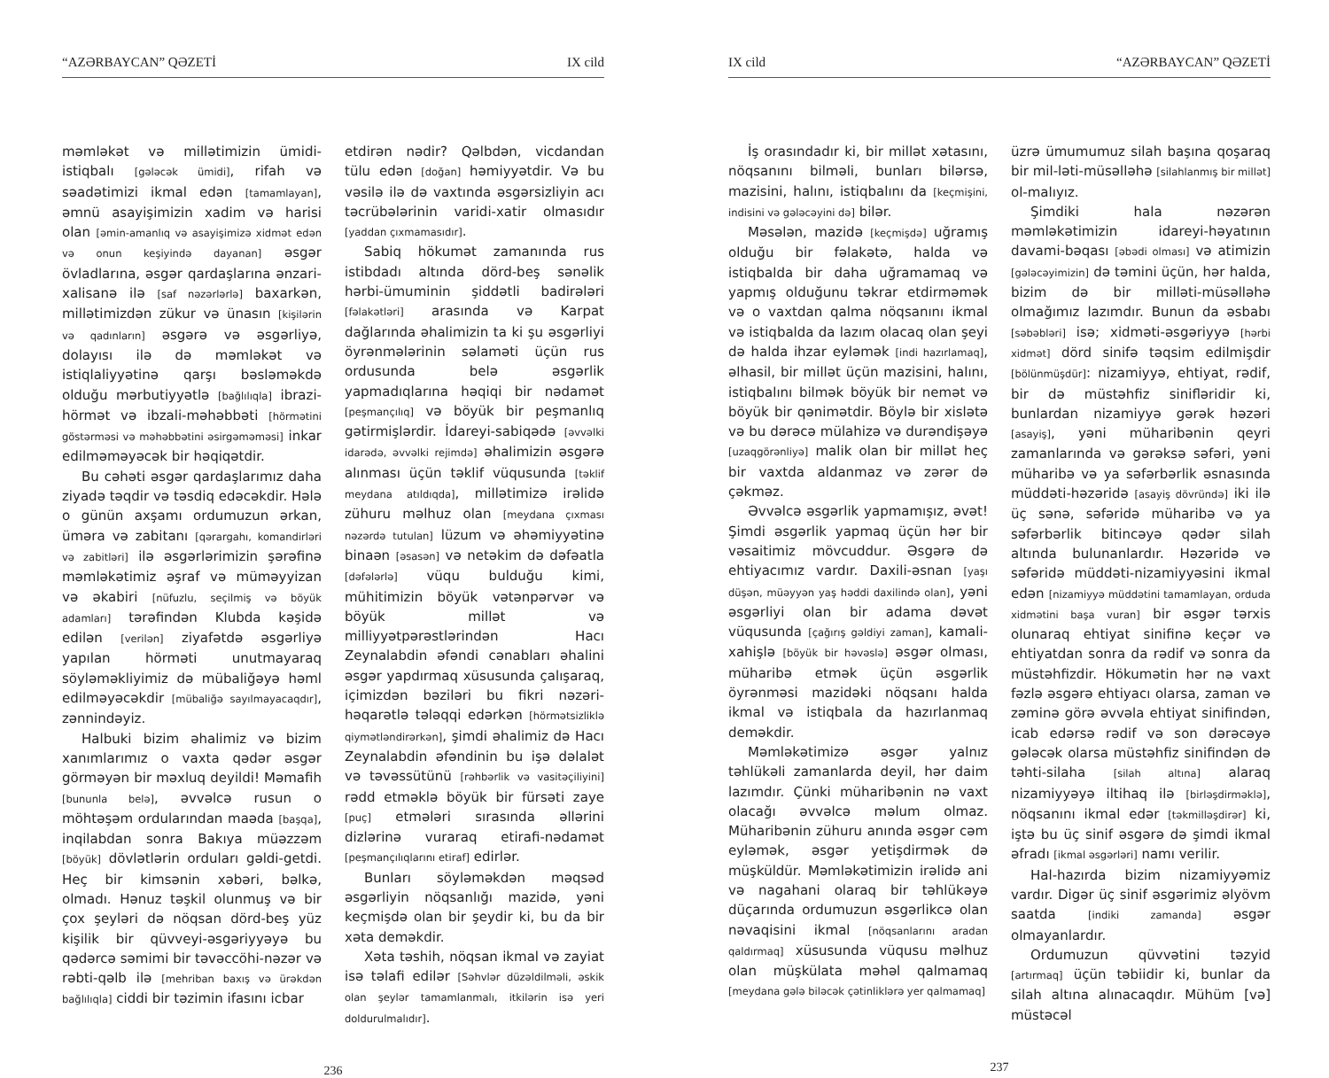“AZƏRBAYCAN” QƏZETİ IX cild
məmləkət və millətimizin ümidi-istiqbalı [gələcək ümidi], rifah və səadətimizi ikmal edən [tamamlayan], əmnü asayişimizin xadim və harisi olan [əmin-amanlıq və asayişimizə xidmət edən və onun keşiyində dayanan] əsgər övladlarına, əsgər qardaşlarına ənzari-xalisanə ilə [saf nəzərlərlə] baxarkən, millətimizdən zükur və ünasın [kişilərin və qadınların] əsgərə və əsgərliyə, dolayısı ilə də məmləkət və istiqlaliyyətinə qarşı bəsləməkdə olduğu mərbutiyyətlə [bağlılıqla] ibrazi-hörmət və ibzali-məhəbbəti [hörmətini göstərməsi və məhəbbətini əsirgəməməsi] inkar edilməməyəcək bir həqiqətdir.
Bu cəhəti əsgər qardaşlarımız daha ziyadə təqdir və təsdiq edəcəkdir. Hələ o günün axşamı ordumuzun ərkan, üməra və zabitanı [qərargahı, komandirləri və zabitləri] ilə əsgərlərimizin şərəfinə məmləkətimiz əşraf və müməyyizan və əkabiri [nüfuzlu, seçilmiş və böyük adamları] tərəfindən Klubda kəşidə edilən [verilən] ziyafətdə əsgərliyə yapılan hörməti unutmayaraq söyləməkliyimiz də mübaliğəyə həml edilməyəcəkdir [mübaliğə sayılmayacaqdır], zənnindəyiz.
Halbuki bizim əhalimiz və bizim xanımlarımız o vaxta qədər əsgər görməyən bir məxluq deyildi! Məmafih [bununla belə], əvvəlcə rusun o möhtəşəm ordularından maəda [başqa], inqilabdan sonra Bakıya müəzzəm [böyük] dövlətlərin orduları gəldi-getdi. Heç bir kimsənin xəbəri, bəlkə, olmadı. Hənuz təşkil olunmuş və bir çox şeyləri də nöqsan dörd-beş yüz kişilik bir qüvveyi-əsgəriyyəyə bu qədərcə səmimi bir təvəccöhi-nəzər və rəbti-qəlb ilə [mehriban baxış və ürəkdən bağlılıqla] ciddi bir təzimin ifasını icbar
etdirən nədir? Qəlbdən, vicdandan tülu edən [doğan] həmiyyətdir. Və bu vəsilə ilə də vaxtında əsgərsizliyin acı təcrübələrinin varidi-xatir olmasıdır [yaddan çıxmamasıdır].
Sabiq hökumət zamanında rus istibdadı altında dörd-beş sənəlik hərbi-ümuminin şiddətli badirələri [fəlakətləri] arasında və Karpat dağlarında əhalimizin ta ki şu əsgərliyi öyrənmələrinin səlaməti üçün rus ordusunda belə əsgərlik yapmadıqlarına həqiqi bir nədamət [peşmançılıq] və böyük bir peşmanlıq gətirmişlərdir. İdareyi-sabiqədə [əvvəlki idarədə, əvvəlki rejimdə] əhalimizin əsgərə alınması üçün təklif vüqusunda [təklif meydana atıldıqda], millətimizə irəlidə zühuru məlhuz olan [meydana çıxması nəzərdə tutulan] lüzum və əhəmiyyətinə binaən [əsasən] və netəkim də dəfəatla [dəfələrlə] vüqu bulduğu kimi, mühitimizin böyük vətənpərvər və böyük millət və milliyyətpərəstlərindən Hacı Zeynalabdin əfəndi cənabları əhalini əsgər yapdırmaq xüsusunda çalışaraq, içimizdən bəziləri bu fikri nəzəri-həqarətlə tələqqi edərkən [hörmətsizliklə qiymətləndirərkən], şimdi əhalimiz də Hacı Zeynalabdin əfəndinin bu işə dəlalət və təvəssütünü [rəhbərlik və vasitəçiliyini] rədd etməklə böyük bir fürsəti zaye [puç] etmələri sırasında əllərini dizlərinə vuraraq etirafi-nədamət [peşmançılıqlarını etiraf] edirlər.
Bunları söyləməkdən məqsəd əsgərliyin nöqsanlığı mazidə, yəni keçmişdə olan bir şeydir ki, bu da bir xəta deməkdir.
Xəta təshih, nöqsan ikmal və zayiat isə təlafi edilər [Səhvlər düzəldilməli, əskik olan şeylər tamamlanmalı, itkilərin isə yeri doldurulmalıdır].
236
IX cild “AZƏRBAYCAN” QƏZETİ
İş orasındadır ki, bir millət xətasını, nöqsanını bilməli, bunları bilərsə, mazisini, halını, istiqbalını da [keçmişini, indisini və gələcəyini də] bilər.
Məsələn, mazidə [keçmişdə] uğramış olduğu bir fəlakətə, halda və istiqbalda bir daha uğramamaq və yapmış olduğunu təkrar etdirməmək və o vaxtdan qalma nöqsanını ikmal və istiqbalda da lazım olacaq olan şeyi də halda ihzar eyləmək [indi hazırlamaq], əlhasil, bir millət üçün mazisini, halını, istiqbalını bilmək böyük bir nemət və böyük bir qənimətdir. Böylə bir xislətə və bu dərəcə mülahizə və durəndişəyə [uzaqgörənliyə] malik olan bir millət heç bir vaxtda aldanmaz və zərər də çəkməz.
Əvvəlcə əsgərlik yapmamışız, əvət! Şimdi əsgərlik yapmaq üçün hər bir vəsaitimiz mövcuddur. Əsgərə də ehtiyacımız vardır. Daxili-əsnan [yaşı düşən, müəyyən yaş həddi daxilində olan], yəni əsgərliyi olan bir adama dəvət vüqusunda [çağırış gəldiyi zaman], kamali-xahişlə [böyük bir həvəslə] əsgər olması, müharibə etmək üçün əsgərlik öyrənməsi mazidəki nöqsanı halda ikmal və istiqbala da hazırlanmaq deməkdir.
Məmləkətimizə əsgər yalnız təhlükəli zamanlarda deyil, hər daim lazımdır. Çünki müharibənin nə vaxt olacağı əvvəlcə məlum olmaz. Müharibənin zühuru anında əsgər cəm eyləmək, əsgər yetişdirmək də müşküldür. Məmləkətimizin irəlidə ani və nagahani olaraq bir təhlükəyə düçarında ordumuzun əsgərlikcə olan nəvaqisini ikmal [nöqsanlarını aradan qaldırmaq] xüsusunda vüqusu məlhuz olan müşkülata məhəl qalmamaq [meydana gələ biləcək çətinliklərə yer qalmamaq]
üzrə ümumumuz silah başına qoşaraq bir mil-ləti-müsəlləhə [silahlanmış bir millət] ol-malıyız.
Şimdiki hala nəzərən məmləkətimizin idareyi-həyatının davami-bəqası [əbədi olması] və atimizin [gələcəyimizin] də təmini üçün, hər halda, bizim də bir milləti-müsəlləhə olmağımız lazımdır. Bunun da əsbabı [səbəbləri] isə; xidməti-əsgəriyyə [hərbi xidmət] dörd sinifə təqsim edilmişdir [bölünmüşdür]: nizamiyyə, ehtiyat, rədif, bir də müstəhfiz sinifləridir ki, bunlardan nizamiyyə gərək həzəri [asayiş], yəni müharibənin qeyri zamanlarında və gərəksə səfəri, yəni müharibə və ya səfərbərlik əsnasında müddəti-həzəridə [asayiş dövründə] iki ilə üç sənə, səfəridə müharibə və ya səfərbərlik bitincəyə qədər silah altında bulunanlardır. Həzəridə və səfəridə müddəti-nizamiyyəsini ikmal edən [nizamiyyə müddətini tamamlayan, orduda xidmətini başa vuran] bir əsgər tərxis olunaraq ehtiyat sinifinə keçər və ehtiyatdan sonra da rədif və sonra da müstəhfizdir. Hökumətin hər nə vaxt fəzlə əsgərə ehtiyacı olarsa, zaman və zəminə görə əvvəla ehtiyat sinifindən, icab edərsə rədif və son dərəcəyə gələcək olarsa müstəhfiz sinifindən də təhti-silaha [silah altına] alaraq nizamiyyəyə iltihaq ilə [birləşdirməklə], nöqsanını ikmal edər [təkmilləşdirər] ki, iştə bu üç sinif əsgərə də şimdi ikmal əfradı [ikmal əsgərləri] namı verilir.
Hal-hazırda bizim nizamiyyəmiz vardır. Digər üç sinif əsgərimiz əlyövm saatda [indiki zamanda] əsgər olmayanlardır.
Ordumuzun qüvvətini təzyid [artırmaq] üçün təbiidir ki, bunlar da silah altına alınacaqdır. Mühüm [və] müstəcəl
237